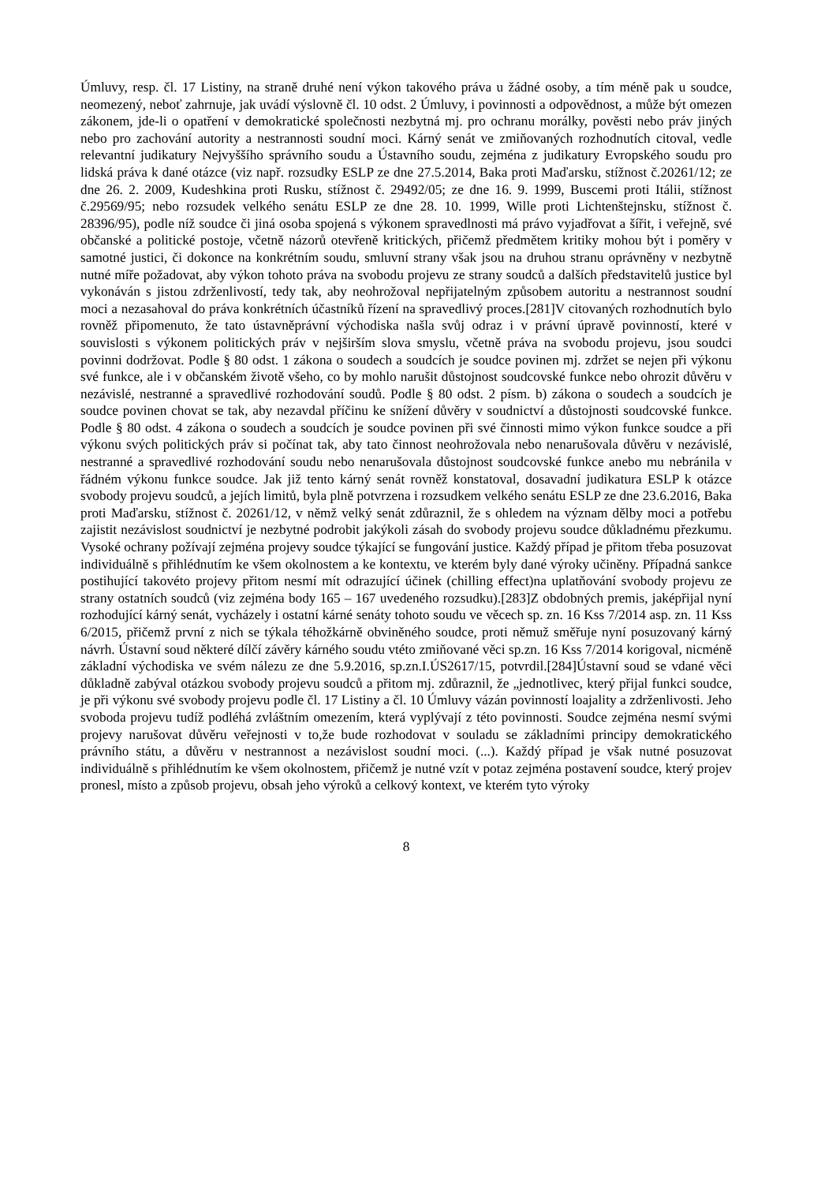Úmluvy, resp. čl. 17 Listiny, na straně druhé není výkon takového práva u žádné osoby, a tím méně pak u soudce, neomezený, neboť zahrnuje, jak uvádí výslovně čl. 10 odst. 2 Úmluvy, i povinnosti a odpovědnost, a může být omezen zákonem, jde-li o opatření v demokratické společnosti nezbytná mj. pro ochranu morálky, pověsti nebo práv jiných nebo pro zachování autority a nestrannosti soudní moci. Kárný senát ve zmiňovaných rozhodnutích citoval, vedle relevantní judikatury Nejvyššího správního soudu a Ústavního soudu, zejména z judikatury Evropského soudu pro lidská práva k dané otázce (viz např. rozsudky ESLP ze dne 27.5.2014, Baka proti Maďarsku, stížnost č.20261/12; ze dne 26. 2. 2009, Kudeshkina proti Rusku, stížnost č. 29492/05; ze dne 16. 9. 1999, Buscemi proti Itálii, stížnost č.29569/95; nebo rozsudek velkého senátu ESLP ze dne 28. 10. 1999, Wille proti Lichtenštejnsku, stížnost č. 28396/95), podle níž soudce či jiná osoba spojená s výkonem spravedlnosti má právo vyjadřovat a šířit, i veřejně, své občanské a politické postoje, včetně názorů otevřeně kritických, přičemž předmětem kritiky mohou být i poměry v samotné justici, či dokonce na konkrétním soudu, smluvní strany však jsou na druhou stranu oprávněny v nezbytně nutné míře požadovat, aby výkon tohoto práva na svobodu projevu ze strany soudců a dalších představitelů justice byl vykonáván s jistou zdrženlivostí, tedy tak, aby neohrožoval nepřijatelným způsobem autoritu a nestrannost soudní moci a nezasahoval do práva konkrétních účastníků řízení na spravedlivý proces.[281]V citovaných rozhodnutích bylo rovněž připomenuto, že tato ústavněprávní východiska našla svůj odraz i v právní úpravě povinností, které v souvislosti s výkonem politických práv v nejširším slova smyslu, včetně práva na svobodu projevu, jsou soudci povinni dodržovat. Podle § 80 odst. 1 zákona o soudech a soudcích je soudce povinen mj. zdržet se nejen při výkonu své funkce, ale i v občanském životě všeho, co by mohlo narušit důstojnost soudcovské funkce nebo ohrozit důvěru v nezávislé, nestranné a spravedlivé rozhodování soudů. Podle § 80 odst. 2 písm. b) zákona o soudech a soudcích je soudce povinen chovat se tak, aby nezavdal příčinu ke snížení důvěry v soudnictví a důstojnosti soudcovské funkce. Podle § 80 odst. 4 zákona o soudech a soudcích je soudce povinen při své činnosti mimo výkon funkce soudce a při výkonu svých politických práv si počínat tak, aby tato činnost neohrožovala nebo nenarušovala důvěru v nezávislé, nestranné a spravedlivé rozhodování soudu nebo nenarušovala důstojnost soudcovské funkce anebo mu nebránila v řádném výkonu funkce soudce. Jak již tento kárný senát rovněž konstatoval, dosavadní judikatura ESLP k otázce svobody projevu soudců, a jejích limitů, byla plně potvrzena i rozsudkem velkého senátu ESLP ze dne 23.6.2016, Baka proti Maďarsku, stížnost č. 20261/12, v němž velký senát zdůraznil, že s ohledem na význam dělby moci a potřebu zajistit nezávislost soudnictví je nezbytné podrobit jakýkoli zásah do svobody projevu soudce důkladnému přezkumu. Vysoké ochrany požívají zejména projevy soudce týkající se fungování justice. Každý případ je přitom třeba posuzovat individuálně s přihlédnutím ke všem okolnostem a ke kontextu, ve kterém byly dané výroky učiněny. Případná sankce postihující takovéto projevy přitom nesmí mít odrazující účinek (chilling effect)na uplatňování svobody projevu ze strany ostatních soudců (viz zejména body 165 – 167 uvedeného rozsudku).[283]Z obdobných premis, jaképřijal nyní rozhodující kárný senát, vycházely i ostatní kárné senáty tohoto soudu ve věcech sp. zn. 16 Kss 7/2014 asp. zn. 11 Kss 6/2015, přičemž první z nich se týkala téhožkárně obviněného soudce, proti němuž směřuje nyní posuzovaný kárný návrh. Ústavní soud některé dílčí závěry kárného soudu vtéto zmiňované věci sp.zn. 16 Kss 7/2014 korigoval, nicméně základní východiska ve svém nálezu ze dne 5.9.2016, sp.zn.I.ÚS2617/15, potvrdil.[284]Ústavní soud se vdané věci důkladně zabýval otázkou svobody projevu soudců a přitom mj. zdůraznil, že „jednotlivec, který přijal funkci soudce, je při výkonu své svobody projevu podle čl. 17 Listiny a čl. 10 Úmluvy vázán povinností loajality a zdrženlivosti. Jeho svoboda projevu tudíž podléhá zvláštním omezením, která vyplývají z této povinnosti. Soudce zejména nesmí svými projevy narušovat důvěru veřejnosti v to,že bude rozhodovat v souladu se základními principy demokratického právního státu, a důvěru v nestrannost a nezávislost soudní moci. (...). Každý případ je však nutné posuzovat individuálně s přihlédnutím ke všem okolnostem, přičemž je nutné vzít v potaz zejména postavení soudce, který projev pronesl, místo a způsob projevu, obsah jeho výroků a celkový kontext, ve kterém tyto výroky
8